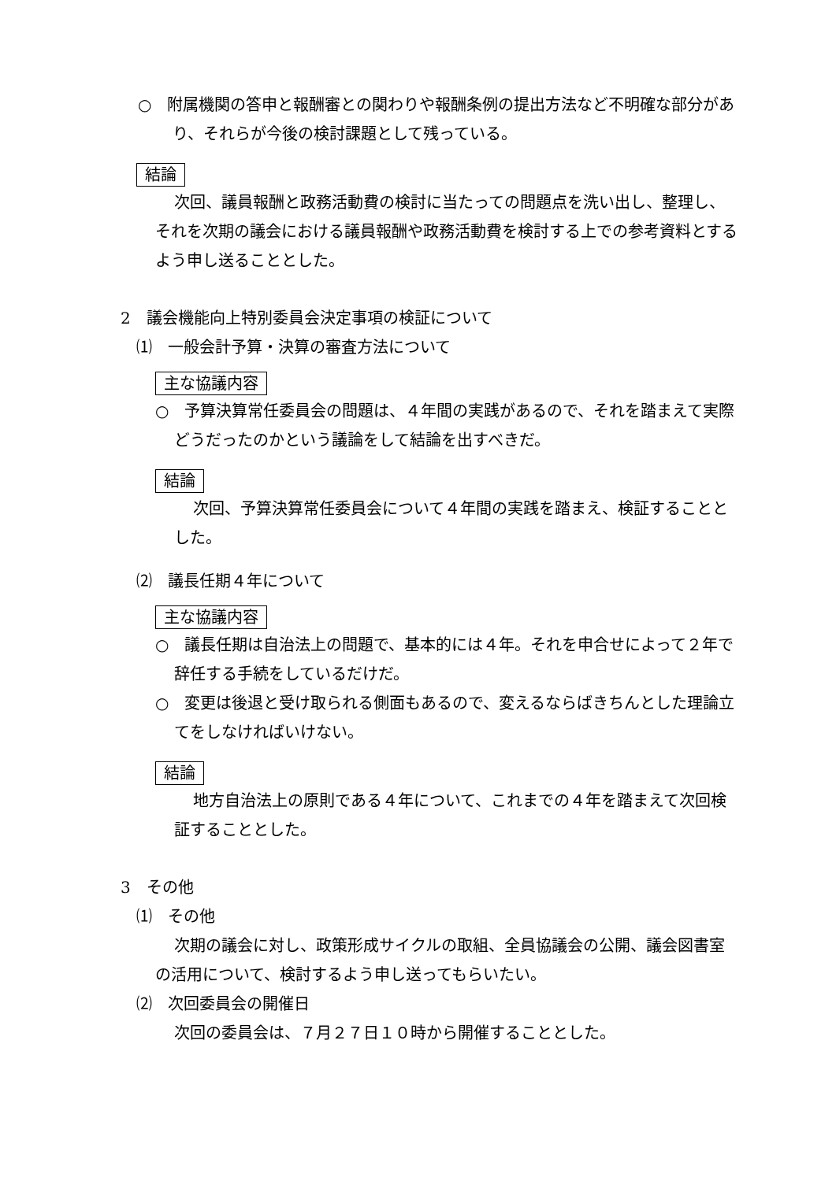○　附属機関の答申と報酬審との関わりや報酬条例の提出方法など不明確な部分があり、それらが今後の検討課題として残っている。
結論
次回、議員報酬と政務活動費の検討に当たっての問題点を洗い出し、整理し、それを次期の議会における議員報酬や政務活動費を検討する上での参考資料とするよう申し送ることとした。
2　議会機能向上特別委員会決定事項の検証について
⑴　一般会計予算・決算の審査方法について
主な協議内容
○　予算決算常任委員会の問題は、４年間の実践があるので、それを踏まえて実際どうだったのかという議論をして結論を出すべきだ。
結論
次回、予算決算常任委員会について４年間の実践を踏まえ、検証することとした。
⑵　議長任期４年について
主な協議内容
○　議長任期は自治法上の問題で、基本的には４年。それを申合せによって２年で辞任する手続をしているだけだ。
○　変更は後退と受け取られる側面もあるので、変えるならばきちんとした理論立てをしなければいけない。
結論
地方自治法上の原則である４年について、これまでの４年を踏まえて次回検証することとした。
3　その他
⑴　その他
次期の議会に対し、政策形成サイクルの取組、全員協議会の公開、議会図書室の活用について、検討するよう申し送ってもらいたい。
⑵　次回委員会の開催日
次回の委員会は、７月２７日１０時から開催することとした。